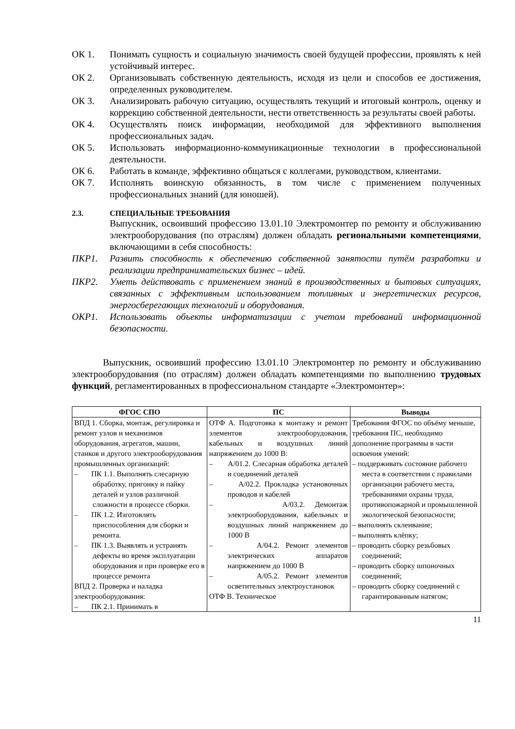ОК 1. Понимать сущность и социальную значимость своей будущей профессии, проявлять к ней устойчивый интерес.
ОК 2. Организовывать собственную деятельность, исходя из цели и способов ее достижения, определенных руководителем.
ОК 3. Анализировать рабочую ситуацию, осуществлять текущий и итоговый контроль, оценку и коррекцию собственной деятельности, нести ответственность за результаты своей работы.
ОК 4. Осуществлять поиск информации, необходимой для эффективного выполнения профессиональных задач.
ОК 5. Использовать информационно-коммуникационные технологии в профессиональной деятельности.
ОК 6. Работать в команде, эффективно общаться с коллегами, руководством, клиентами.
ОК 7. Исполнять воинскую обязанность, в том числе с применением полученных профессиональных знаний (для юношей).
2.3. СПЕЦИАЛЬНЫЕ ТРЕБОВАНИЯ
Выпускник, освоивший профессию 13.01.10 Электромонтер по ремонту и обслуживанию электрооборудования (по отраслям) должен обладать региональными компетенциями, включающими в себя способность:
ПКР1. Развить способность к обеспечению собственной занятости путём разработки и реализации предпринимательских бизнес – идей.
ПКР2. Уметь действовать с применением знаний в производственных и бытовых ситуациях, связанных с эффективным использованием топливных и энергетических ресурсов, энергосберегающих технологий и оборудования.
ОКР1. Использовать объекты информатизации с учетом требований информационной безопасности.
Выпускник, освоивший профессию 13.01.10 Электромонтер по ремонту и обслуживанию электрооборудования (по отраслям) должен обладать компетенциями по выполнению трудовых функций, регламентированных в профессиональном стандарте «Электромонтер»:
| ФГОС СПО | ПС | Выводы |
| --- | --- | --- |
| ВПД 1. Сборка, монтаж, регулировка и ремонт узлов и механизмов оборудования, агрегатов, машин, станков и другого электрооборудования промышленных организаций: – ПК 1.1. Выполнять слесарную обработку, пригонку и пайку деталей и узлов различной сложности в процессе сборки. – ПК 1.2. Изготовлять приспособления для сборки и ремонта. – ПК 1.3. Выявлять и устранять дефекты во время эксплуатации оборудования и при проверке его в процессе ремонта ВПД 2. Проверка и наладка электрооборудования: – ПК 2.1. Принимать в | ОТФ А. Подготовка к монтажу и ремонт элементов электрооборудования, кабельных и воздушных линий напряжением до 1000 В: – А/01.2. Слесарная обработка деталей и соединений деталей – А/02.2. Прокладка установочных проводов и кабелей – А/03.2. Демонтаж электрооборудования, кабельных и воздушных линий напряжением до 1000 В – А/04.2. Ремонт элементов электрических аппаратов напряжением до 1000 В – А/05.2. Ремонт элементов осветительных электроустановок ОТФ В. Техническое | Требования ФГОС по объёму меньше, требования ПС, необходимо дополнение программы в части освоения умений: – поддерживать состояние рабочего места в соответствии с правилами организации рабочего места, требованиями охраны труда, противопожарной и промышленной экологической безопасности; – выполнять склеивание; – выполнять клёпку; – проводить сборку резьбовых соединений; – проводить сборку шпоночных соединений; – проводить сборку соединений с гарантированным натягом; |
11